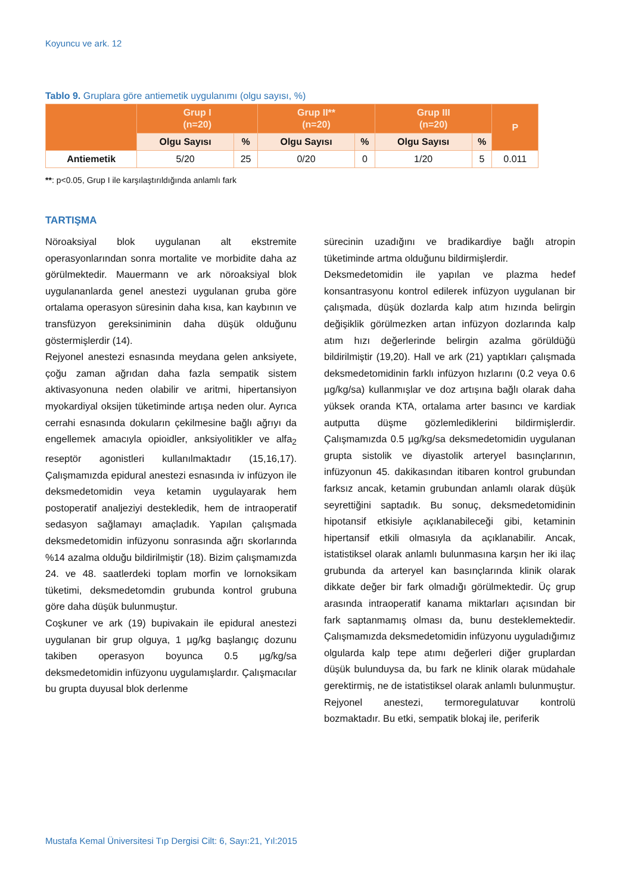Koyuncu ve ark. 12
Tablo 9. Gruplara göre antiemetik uygulanımı (olgu sayısı, %)
| | Grup I (n=20) | | Grup II** (n=20) | | Grup III (n=20) | | P |
| --- | --- | --- | --- | --- | --- | --- | --- |
| | Olgu Sayısı | % | Olgu Sayısı | % | Olgu Sayısı | % | |
| Antiemetik | 5/20 | 25 | 0/20 | 0 | 1/20 | 5 | 0.011 |
**: p<0.05, Grup I ile karşılaştırıldığında anlamlı fark
TARTIŞMA
Nöroaksiyal blok uygulanan alt ekstremite operasyonlarından sonra mortalite ve morbidite daha az görülmektedir. Mauermann ve ark nöroaksiyal blok uygulananlarda genel anestezi uygulanan gruba göre ortalama operasyon süresinin daha kısa, kan kaybının ve transfüzyon gereksiniminin daha düşük olduğunu göstermişlerdir (14).
Rejyonel anestezi esnasında meydana gelen anksiyete, çoğu zaman ağrıdan daha fazla sempatik sistem aktivasyonuna neden olabilir ve aritmi, hipertansiyon myokardiyal oksijen tüketiminde artışa neden olur. Ayrıca cerrahi esnasında dokuların çekilmesine bağlı ağrıyı da engellemek amacıyla opioidler, anksiyolitikler ve alfa<sub>2</sub> reseptör agonistleri kullanılmaktadır (15,16,17). Çalışmamızda epidural anestezi esnasında iv infüzyon ile deksmedetomidin veya ketamin uygulayarak hem postoperatif analjeziyi destekledik, hem de intraoperatif sedasyon sağlamayı amaçladık. Yapılan çalışmada deksmedetomidin infüzyonu sonrasında ağrı skorlarında %14 azalma olduğu bildirilmiştir (18). Bizim çalışmamızda 24. ve 48. saatlerdeki toplam morfin ve lornoksikam tüketimi, deksmedetomdin grubunda kontrol grubuna göre daha düşük bulunmuştur.
Coşkuner ve ark (19) bupivakain ile epidural anestezi uygulanan bir grup olguya, 1 µg/kg başlangıç dozunu takiben operasyon boyunca 0.5 µg/kg/sa deksmedetomidin infüzyonu uygulamışlardır. Çalışmacılar bu grupta duyusal blok derlenme
sürecinin uzadığını ve bradikardiye bağlı atropin tüketiminde artma olduğunu bildirmişlerdir.
Deksmedetomidin ile yapılan ve plazma hedef konsantrasyonu kontrol edilerek infüzyon uygulanan bir çalışmada, düşük dozlarda kalp atım hızında belirgin değişiklik görülmezken artan infüzyon dozlarında kalp atım hızı değerlerinde belirgin azalma görüldüğü bildirilmiştir (19,20). Hall ve ark (21) yaptıkları çalışmada deksmedetomidinin farklı infüzyon hızlarını (0.2 veya 0.6 µg/kg/sa) kullanmışlar ve doz artışına bağlı olarak daha yüksek oranda KTA, ortalama arter basıncı ve kardiak autputta düşme gözlemlediklerini bildirmişlerdir. Çalışmamızda 0.5 µg/kg/sa deksmedetomidin uygulanan grupta sistolik ve diyastolik arteryel basınçlarının, infüzyonun 45. dakikasından itibaren kontrol grubundan farksız ancak, ketamin grubundan anlamlı olarak düşük seyrettiğini saptadık. Bu sonuç, deksmedetomidinin hipotansif etkisiyle açıklanabileceği gibi, ketaminin hipertansif etkili olmasıyla da açıklanabilir. Ancak, istatistiksel olarak anlamlı bulunmasına karşın her iki ilaç grubunda da arteryel kan basınçlarında klinik olarak dikkate değer bir fark olmadığı görülmektedir. Üç grup arasında intraoperatif kanama miktarları açısından bir fark saptanmamış olması da, bunu desteklemektedir. Çalışmamızda deksmedetomidin infüzyonu uyguladığımız olgularda kalp tepe atımı değerleri diğer gruplardan düşük bulunduysa da, bu fark ne klinik olarak müdahale gerektirmiş, ne de istatistiksel olarak anlamlı bulunmuştur.
Rejyonel anestezi, termoregulatuvar kontrolü bozmaktadır. Bu etki, sempatik blokaj ile, periferik
Mustafa Kemal Üniversitesi Tıp Dergisi Cilt: 6, Sayı:21, Yıl:2015